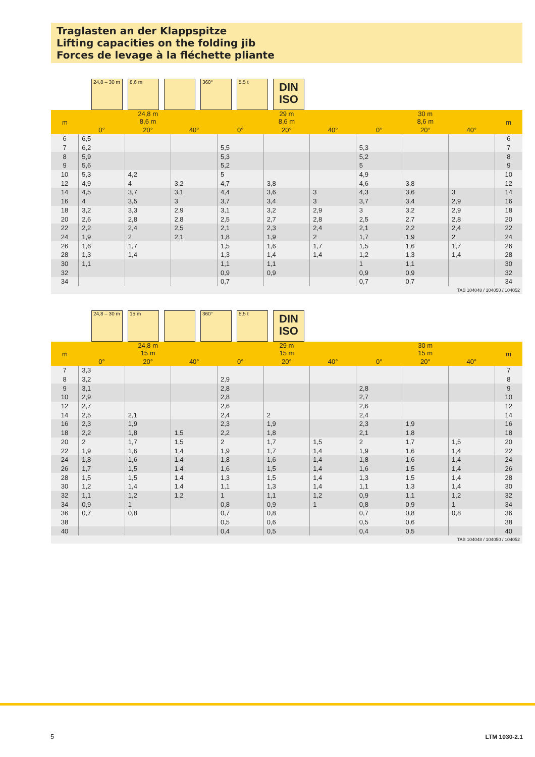Traglasten an der Klappspitze
Lifting capacities on the folding jib
Forces de levage à la fléchette pliante
24,8 – 30 m
8,6 m
360°
5,5 t
DIN
ISO
| m | 24,8 m 8,6 m | | | 29 m 8,6 m | | | 30 m 8,6 m | | | m |
| --- | --- | --- | --- | --- | --- | --- | --- | --- | --- | --- |
| | 0° | 20° | 40° | 0° | 20° | 40° | 0° | 20° | 40° | |
| 6 | 6,5 | | | | | | | | | 6 |
| 7 | 6,2 | | | 5,5 | | | 5,3 | | | 7 |
| 8 | 5,9 | | | 5,3 | | | 5,2 | | | 8 |
| 9 | 5,6 | | | 5,2 | | | 5 | | | 9 |
| 10 | 5,3 | 4,2 | | 5 | | | 4,9 | | | 10 |
| 12 | 4,9 | 4 | 3,2 | 4,7 | 3,8 | | 4,6 | 3,8 | | 12 |
| 14 | 4,5 | 3,7 | 3,1 | 4,4 | 3,6 | 3 | 4,3 | 3,6 | 3 | 14 |
| 16 | 4 | 3,5 | 3 | 3,7 | 3,4 | 3 | 3,7 | 3,4 | 2,9 | 16 |
| 18 | 3,2 | 3,3 | 2,9 | 3,1 | 3,2 | 2,9 | 3 | 3,2 | 2,9 | 18 |
| 20 | 2,6 | 2,8 | 2,8 | 2,5 | 2,7 | 2,8 | 2,5 | 2,7 | 2,8 | 20 |
| 22 | 2,2 | 2,4 | 2,5 | 2,1 | 2,3 | 2,4 | 2,1 | 2,2 | 2,4 | 22 |
| 24 | 1,9 | 2 | 2,1 | 1,8 | 1,9 | 2 | 1,7 | 1,9 | 2 | 24 |
| 26 | 1,6 | 1,7 | | 1,5 | 1,6 | 1,7 | 1,5 | 1,6 | 1,7 | 26 |
| 28 | 1,3 | 1,4 | | 1,3 | 1,4 | 1,4 | 1,2 | 1,3 | 1,4 | 28 |
| 30 | 1,1 | | | 1,1 | 1,1 | | 1 | 1,1 | | 30 |
| 32 | | | | 0,9 | 0,9 | | 0,9 | 0,9 | | 32 |
| 34 | | | | 0,7 | | | 0,7 | 0,7 | | 34 |
TAB 104048 / 104050 / 104052
24,8 – 30 m
15 m
360°
5,5 t
DIN
ISO
| m | 24,8 m 15 m | | | 29 m 15 m | | | 30 m 15 m | | | m |
| --- | --- | --- | --- | --- | --- | --- | --- | --- | --- | --- |
| | 0° | 20° | 40° | 0° | 20° | 40° | 0° | 20° | 40° | |
| 7 | 3,3 | | | | | | | | | 7 |
| 8 | 3,2 | | | 2,9 | | | | | | 8 |
| 9 | 3,1 | | | 2,8 | | | 2,8 | | | 9 |
| 10 | 2,9 | | | 2,8 | | | 2,7 | | | 10 |
| 12 | 2,7 | | | 2,6 | | | 2,6 | | | 12 |
| 14 | 2,5 | 2,1 | | 2,4 | 2 | | 2,4 | | | 14 |
| 16 | 2,3 | 1,9 | | 2,3 | 1,9 | | 2,3 | 1,9 | | 16 |
| 18 | 2,2 | 1,8 | 1,5 | 2,2 | 1,8 | | 2,1 | 1,8 | | 18 |
| 20 | 2 | 1,7 | 1,5 | 2 | 1,7 | 1,5 | 2 | 1,7 | 1,5 | 20 |
| 22 | 1,9 | 1,6 | 1,4 | 1,9 | 1,7 | 1,4 | 1,9 | 1,6 | 1,4 | 22 |
| 24 | 1,8 | 1,6 | 1,4 | 1,8 | 1,6 | 1,4 | 1,8 | 1,6 | 1,4 | 24 |
| 26 | 1,7 | 1,5 | 1,4 | 1,6 | 1,5 | 1,4 | 1,6 | 1,5 | 1,4 | 26 |
| 28 | 1,5 | 1,5 | 1,4 | 1,3 | 1,5 | 1,4 | 1,3 | 1,5 | 1,4 | 28 |
| 30 | 1,2 | 1,4 | 1,4 | 1,1 | 1,3 | 1,4 | 1,1 | 1,3 | 1,4 | 30 |
| 32 | 1,1 | 1,2 | 1,2 | 1 | 1,1 | 1,2 | 0,9 | 1,1 | 1,2 | 32 |
| 34 | 0,9 | 1 | | 0,8 | 0,9 | 1 | 0,8 | 0,9 | 1 | 34 |
| 36 | 0,7 | 0,8 | | 0,7 | 0,8 | | 0,7 | 0,8 | 0,8 | 36 |
| 38 | | | | 0,5 | 0,6 | | 0,5 | 0,6 | | 38 |
| 40 | | | | 0,4 | 0,5 | | 0,4 | 0,5 | | 40 |
TAB 104048 / 104050 / 104052
5 LTM 1030-2.1